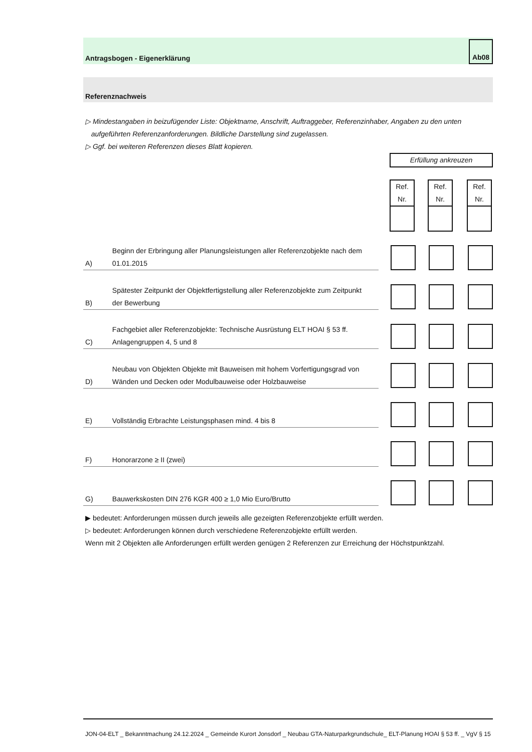Antragsbogen - Eigenerklärung
Ab08
Referenznachweis
▷ Mindestangaben in beizufügender Liste: Objektname, Anschrift, Auftraggeber, Referenzinhaber, Angaben zu den unten
aufgeführten Referenzanforderungen. Bildliche Darstellung sind zugelassen.
▷ Ggf. bei weiteren Referenzen dieses Blatt kopieren.
Erfüllung ankreuzen
| | Ref. Nr. | Ref. Nr. | Ref. Nr. |
| A) | Beginn der Erbringung aller Planungsleistungen aller Referenzobjekte nach dem 01.01.2015 | | | | |
| B) | Spätester Zeitpunkt der Objektfertigstellung aller Referenzobjekte zum Zeitpunkt der Bewerbung | | | | |
| C) | Fachgebiet aller Referenzobjekte: Technische Ausrüstung ELT HOAI § 53 ff. Anlagengruppen 4, 5 und 8 | | | | |
| D) | Neubau von Objekten Objekte mit Bauweisen mit hohem Vorfertigungsgrad von Wänden und Decken oder Modulbauweise oder Holzbauweise | | | | |
| E) | Vollständig Erbrachte Leistungsphasen mind. 4 bis 8 | | | | |
| F) | Honorarzone ≥ II (zwei) | | | | |
| G) | Bauwerkskosten DIN 276 KGR 400 ≥ 1,0 Mio Euro/Brutto | | | | |
▶ bedeutet: Anforderungen müssen durch jeweils alle gezeigten Referenzobjekte erfüllt werden.
▷ bedeutet: Anforderungen können durch verschiedene Referenzobjekte erfüllt werden.
Wenn mit 2 Objekten alle Anforderungen erfüllt werden genügen 2 Referenzen zur Erreichung der Höchstpunktzahl.
JON-04-ELT _ Bekanntmachung 24.12.2024 _ Gemeinde Kurort Jonsdorf _ Neubau GTA-Naturparkgrundschule_ ELT-Planung HOAI § 53 ff. _ VgV § 15